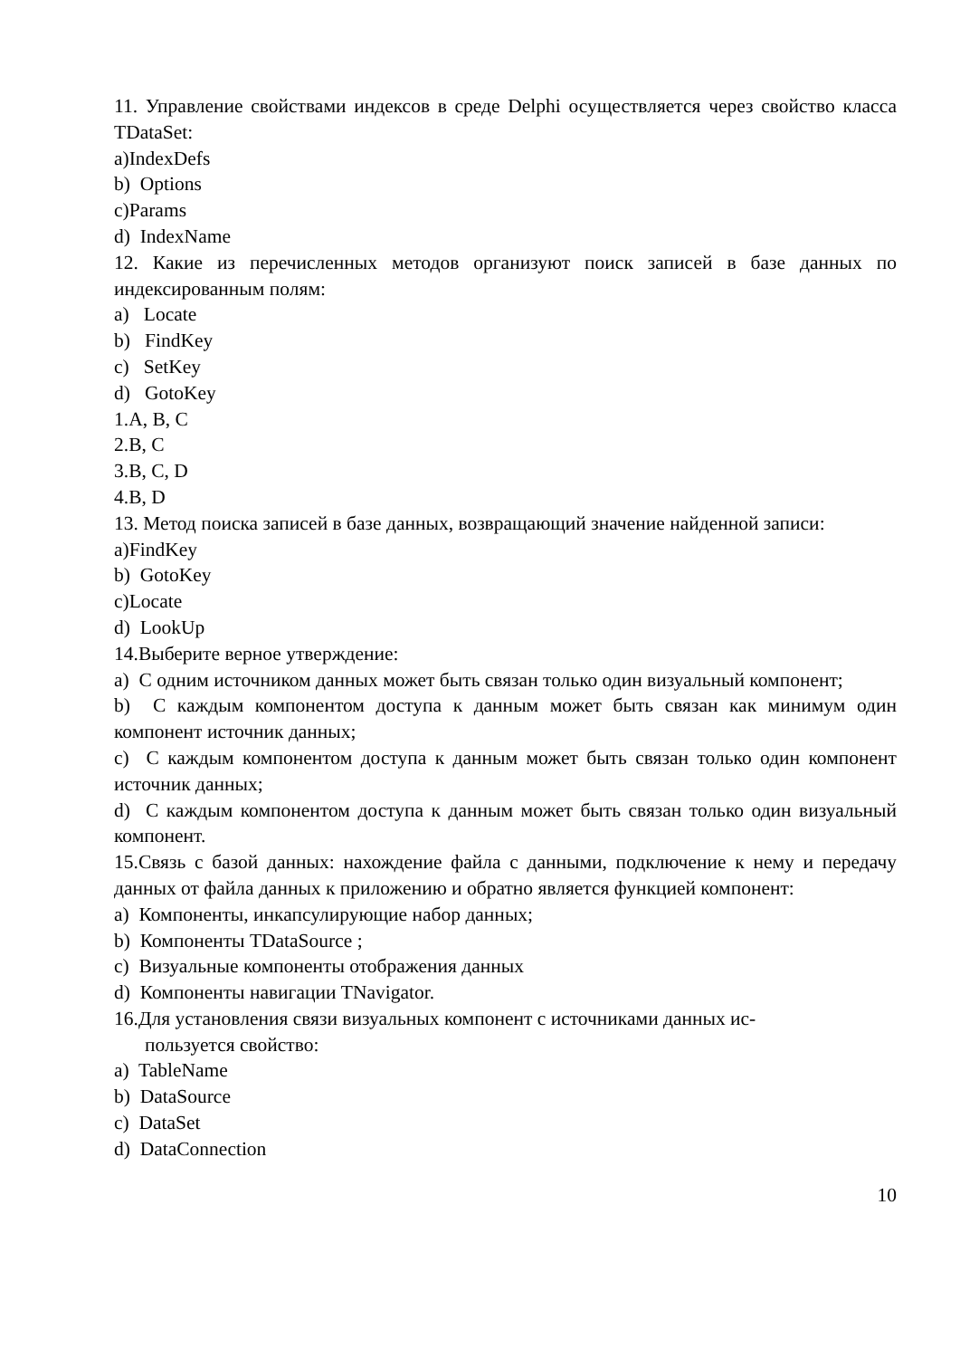11. Управление свойствами индексов в среде Delphi осуществляется через свойство класса TDataSet:
a)IndexDefs
b) Options
c)Params
d) IndexName
12. Какие из перечисленных методов организуют поиск записей в базе данных по индексированным полям:
a) Locate
b) FindKey
c) SetKey
d) GotoKey
1.A, B, C
2.B, C
3.B, C, D
4.B, D
13. Метод поиска записей в базе данных, возвращающий значение найденной записи:
a)FindKey
b) GotoKey
c)Locate
d) LookUp
14.Выберите верное утверждение:
a) С одним источником данных может быть связан только один визуальный компонент;
b) С каждым компонентом доступа к данным может быть связан как минимум один компонент источник данных;
c) С каждым компонентом доступа к данным может быть связан только один компонент источник данных;
d) С каждым компонентом доступа к данным может быть связан только один визуальный компонент.
15.Связь с базой данных: нахождение файла с данными, подключение к нему и передачу данных от файла данных к приложению и обратно является функцией компонент:
a) Компоненты, инкапсулирующие набор данных;
b) Компоненты TDataSource ;
c) Визуальные компоненты отображения данных
d) Компоненты навигации TNavigator.
16.Для установления связи визуальных компонент с источниками данных ис-
пользуется свойство:
a) TableName
b) DataSource
c) DataSet
d) DataConnection
10